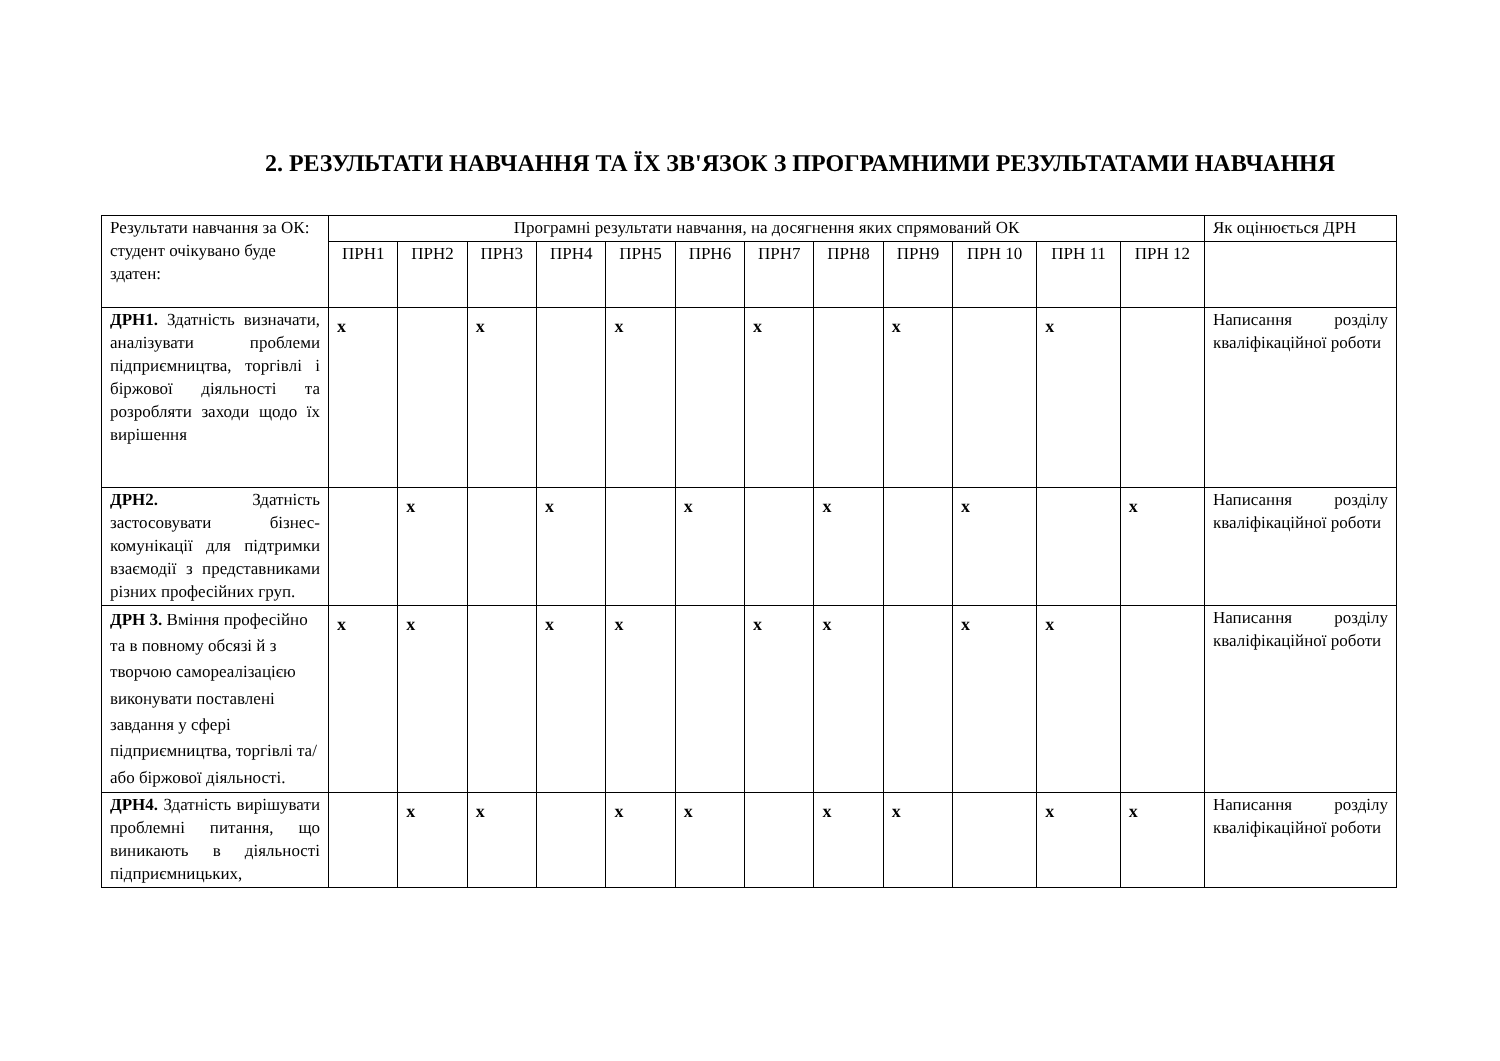2. РЕЗУЛЬТАТИ НАВЧАННЯ ТА ЇХ ЗВ'ЯЗОК З ПРОГРАМНИМИ РЕЗУЛЬТАТАМИ НАВЧАННЯ
| Результати навчання за ОК: студент очікувано буде здатен: | Програмні результати навчання, на досягнення яких спрямований ОК | | | | | | | | | | | | Як оцінюється ДРН |
| --- | --- | --- | --- | --- | --- | --- | --- | --- | --- | --- | --- | --- | --- |
| | ПРН1 | ПРН2 | ПРН3 | ПРН4 | ПРН5 | ПРН6 | ПРН7 | ПРН8 | ПРН9 | ПРН 10 | ПРН 11 | ПРН 12 | |
| ДРН1. Здатність визначати, аналізувати проблеми підприємництва, торгівлі і біржової діяльності та розробляти заходи щодо їх вирішення | x | | x | | x | | x | | x | | x | | Написання розділу кваліфікаційної роботи |
| ДРН2. Здатність застосовувати бізнес-комунікації для підтримки взаємодії з представниками різних професійних груп. | | x | | x | | x | | x | | x | | x | Написання розділу кваліфікаційної роботи |
| ДРН 3. Вміння професійно та в повному обсязі й з творчою самореалізацією виконувати поставлені завдання у сфері підприємництва, торгівлі та/або біржової діяльності. | x | x | | x | x | | x | x | | x | x | | Написання розділу кваліфікаційної роботи |
| ДРН4. Здатність вирішувати проблемні питання, що виникають в діяльності підприємницьких, | | x | x | | x | x | | x | x | | x | x | Написання розділу кваліфікаційної роботи |